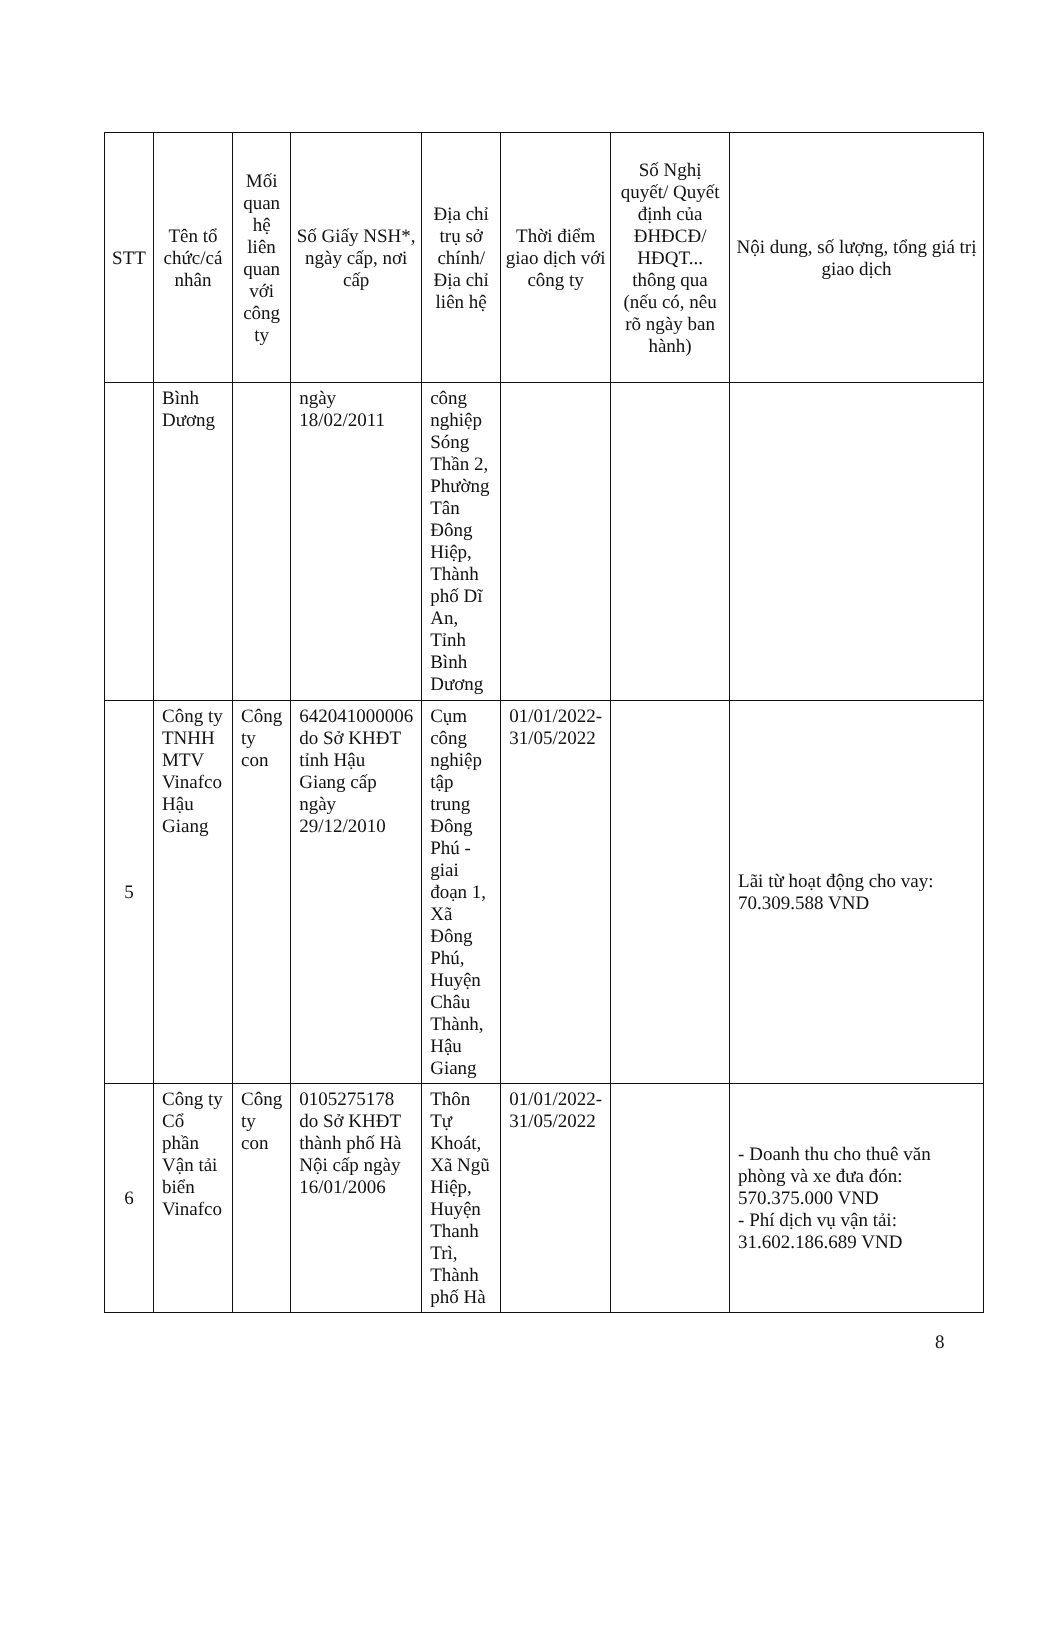| STT | Tên tổ chức/cá nhân | Mối quan hệ liên quan với công ty | Số Giấy NSH*, ngày cấp, nơi cấp | Địa chỉ trụ sở chính/ Địa chỉ liên hệ | Thời điểm giao dịch với công ty | Số Nghị quyết/ Quyết định của ĐHĐCĐ/ HĐQT... thông qua (nếu có, nêu rõ ngày ban hành) | Nội dung, số lượng, tổng giá trị giao dịch |
| --- | --- | --- | --- | --- | --- | --- | --- |
| | Bình Dương | | ngày 18/02/2011 | công nghiệp Sóng Thần 2, Phường Tân Đông Hiệp, Thành phố Dĩ An, Tỉnh Bình Dương | | | |
| 5 | Công ty TNHH MTV Vinafco Hậu Giang | Công ty con | 642041000006 do Sở KHĐT tỉnh Hậu Giang cấp ngày 29/12/2010 | Cụm công nghiệp tập trung Đông Phú - giai đoạn 1, Xã Đông Phú, Huyện Châu Thành, Hậu Giang | 01/01/2022-31/05/2022 | | Lãi từ hoạt động cho vay: 70.309.588 VND |
| 6 | Công ty Cổ phần Vận tải biển Vinafco | Công ty con | 0105275178 do Sở KHĐT thành phố Hà Nội cấp ngày 16/01/2006 | Thôn Tự Khoát, Xã Ngũ Hiệp, Huyện Thanh Trì, Thành phố Hà | 01/01/2022-31/05/2022 | | - Doanh thu cho thuê văn phòng và xe đưa đón: 570.375.000 VND - Phí dịch vụ vận tải: 31.602.186.689 VND |
8